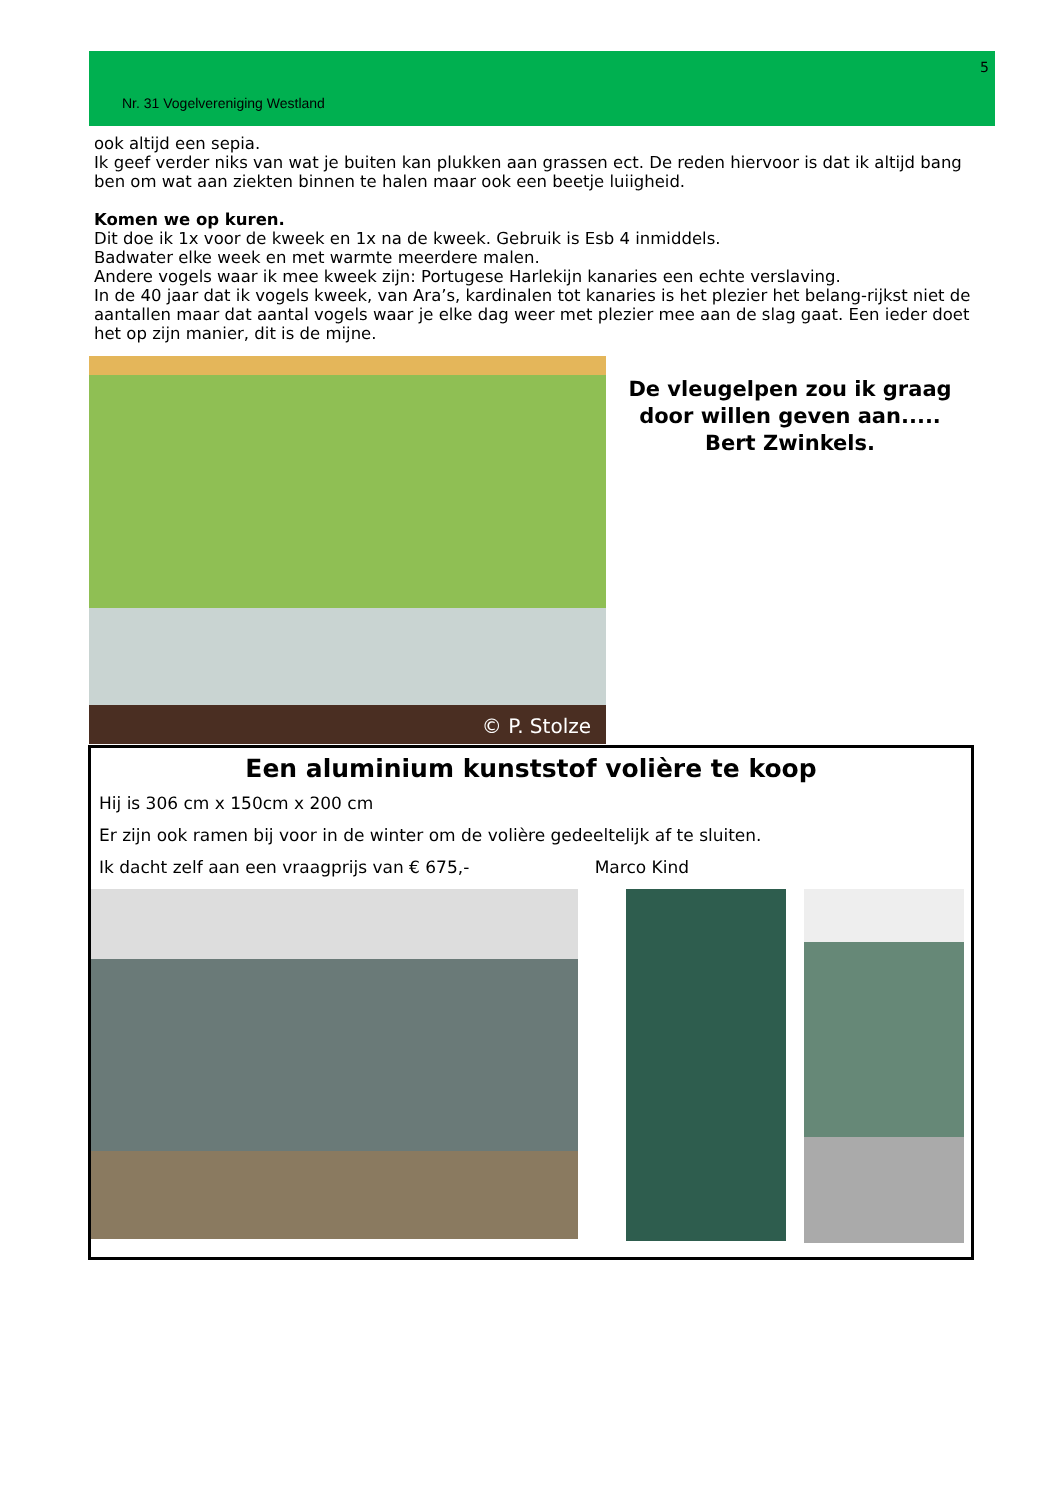5
Nr. 31 Vogelvereniging Westland
ook altijd een sepia.
Ik geef verder niks van wat je buiten kan plukken aan grassen ect. De reden hiervoor is dat ik altijd bang ben om wat aan ziekten binnen te halen maar ook een beetje luiigheid.
Komen we op kuren.
Dit doe ik 1x voor de kweek en 1x na de kweek. Gebruik is Esb 4 inmiddels.
Badwater elke week en met warmte meerdere malen.
Andere vogels waar ik mee kweek zijn: Portugese Harlekijn kanaries een echte verslaving.
In de 40 jaar dat ik vogels kweek, van Ara’s, kardinalen tot kanaries is het plezier het belang-rijkst niet de aantallen maar dat aantal vogels waar je elke dag weer met plezier mee aan de slag gaat. Een ieder doet het op zijn manier, dit is de mijne.
© P. Stolze
De vleugelpen zou ik graag door willen geven aan.....
Bert Zwinkels.
Een aluminium kunststof volière te koop
Hij is 306 cm x 150cm x 200 cm
Er zijn ook ramen bij voor in de winter om de volière gedeeltelijk af te sluiten.
Ik dacht zelf aan een vraagprijs van € 675,- Marco Kind